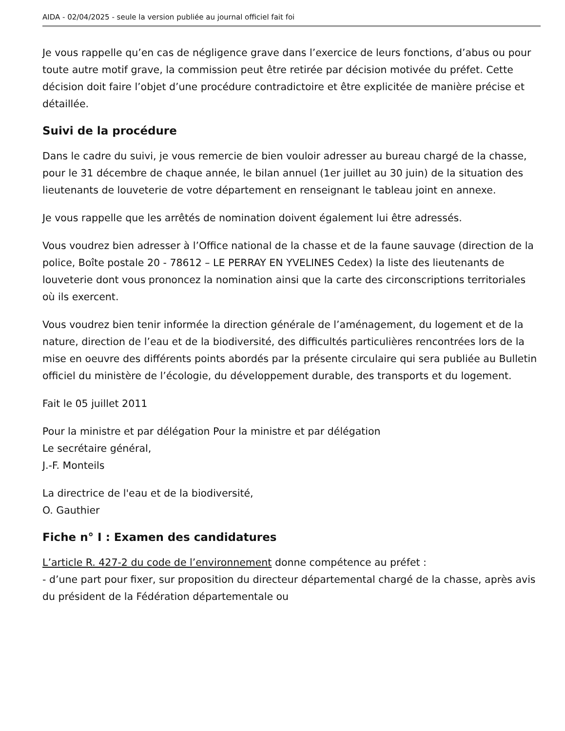AIDA - 02/04/2025 - seule la version publiée au journal officiel fait foi
Je vous rappelle qu’en cas de négligence grave dans l’exercice de leurs fonctions, d’abus ou pour toute autre motif grave, la commission peut être retirée par décision motivée du préfet. Cette décision doit faire l’objet d’une procédure contradictoire et être explicitée de manière précise et détaillée.
Suivi de la procédure
Dans le cadre du suivi, je vous remercie de bien vouloir adresser au bureau chargé de la chasse, pour le 31 décembre de chaque année, le bilan annuel (1er juillet au 30 juin) de la situation des lieutenants de louveterie de votre département en renseignant le tableau joint en annexe.
Je vous rappelle que les arrêtés de nomination doivent également lui être adressés.
Vous voudrez bien adresser à l’Office national de la chasse et de la faune sauvage (direction de la police, Boîte postale 20 - 78612 – LE PERRAY EN YVELINES Cedex) la liste des lieutenants de louveterie dont vous prononcez la nomination ainsi que la carte des circonscriptions territoriales où ils exercent.
Vous voudrez bien tenir informée la direction générale de l’aménagement, du logement et de la nature, direction de l’eau et de la biodiversité, des difficultés particulières rencontrées lors de la mise en oeuvre des différents points abordés par la présente circulaire qui sera publiée au Bulletin officiel du ministère de l’écologie, du développement durable, des transports et du logement.
Fait le 05 juillet 2011
Pour la ministre et par délégation Pour la ministre et par délégation
Le secrétaire général,
J.-F. Monteils
La directrice de l'eau et de la biodiversité,
O. Gauthier
Fiche n° I : Examen des candidatures
L’article R. 427-2 du code de l’environnement donne compétence au préfet :
- d’une part pour fixer, sur proposition du directeur départemental chargé de la chasse, après avis du président de la Fédération départementale ou